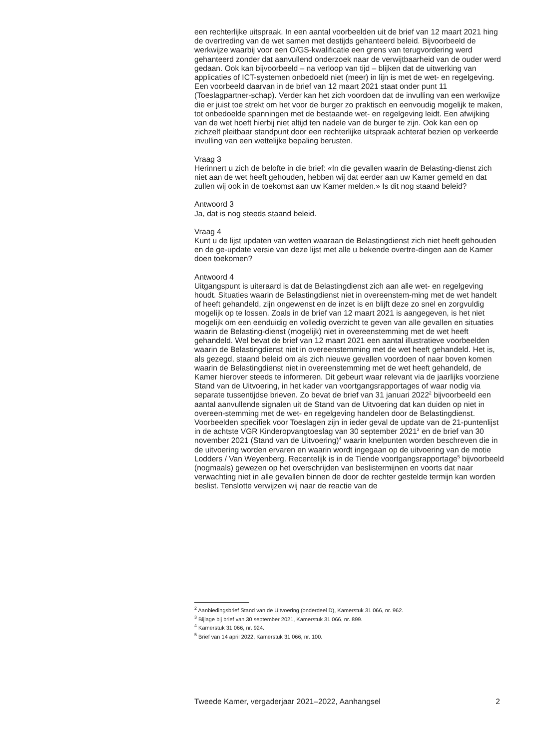een rechterlijke uitspraak. In een aantal voorbeelden uit de brief van 12 maart 2021 hing de overtreding van de wet samen met destijds gehanteerd beleid. Bijvoorbeeld de werkwijze waarbij voor een O/GS-kwalificatie een grens van terugvordering werd gehanteerd zonder dat aanvullend onderzoek naar de verwijtbaarheid van de ouder werd gedaan. Ook kan bijvoorbeeld – na verloop van tijd – blijken dat de uitwerking van applicaties of ICT-systemen onbedoeld niet (meer) in lijn is met de wet- en regelgeving. Een voorbeeld daarvan in de brief van 12 maart 2021 staat onder punt 11 (Toeslagpartner-schap). Verder kan het zich voordoen dat de invulling van een werkwijze die er juist toe strekt om het voor de burger zo praktisch en eenvoudig mogelijk te maken, tot onbedoelde spanningen met de bestaande wet- en regelgeving leidt. Een afwijking van de wet hoeft hierbij niet altijd ten nadele van de burger te zijn. Ook kan een op zichzelf pleitbaar standpunt door een rechterlijke uitspraak achteraf bezien op verkeerde invulling van een wettelijke bepaling berusten.
Vraag 3
Herinnert u zich de belofte in die brief: «In die gevallen waarin de Belasting-dienst zich niet aan de wet heeft gehouden, hebben wij dat eerder aan uw Kamer gemeld en dat zullen wij ook in de toekomst aan uw Kamer melden.» Is dit nog staand beleid?
Antwoord 3
Ja, dat is nog steeds staand beleid.
Vraag 4
Kunt u de lijst updaten van wetten waaraan de Belastingdienst zich niet heeft gehouden en de ge-update versie van deze lijst met alle u bekende overtre-dingen aan de Kamer doen toekomen?
Antwoord 4
Uitgangspunt is uiteraard is dat de Belastingdienst zich aan alle wet- en regelgeving houdt. Situaties waarin de Belastingdienst niet in overeenstem-ming met de wet handelt of heeft gehandeld, zijn ongewenst en de inzet is en blijft deze zo snel en zorgvuldig mogelijk op te lossen. Zoals in de brief van 12 maart 2021 is aangegeven, is het niet mogelijk om een eenduidig en volledig overzicht te geven van alle gevallen en situaties waarin de Belasting-dienst (mogelijk) niet in overeenstemming met de wet heeft gehandeld. Wel bevat de brief van 12 maart 2021 een aantal illustratieve voorbeelden waarin de Belastingdienst niet in overeenstemming met de wet heeft gehandeld. Het is, als gezegd, staand beleid om als zich nieuwe gevallen voordoen of naar boven komen waarin de Belastingdienst niet in overeenstemming met de wet heeft gehandeld, de Kamer hierover steeds te informeren. Dit gebeurt waar relevant via de jaarlijks voorziene Stand van de Uitvoering, in het kader van voortgangsrapportages of waar nodig via separate tussentijdse brieven. Zo bevat de brief van 31 januari 2022<sup>2</sup> bijvoorbeeld een aantal aanvullende signalen uit de Stand van de Uitvoering dat kan duiden op niet in overeen-stemming met de wet- en regelgeving handelen door de Belastingdienst. Voorbeelden specifiek voor Toeslagen zijn in ieder geval de update van de 21-puntenlijst in de achtste VGR Kinderopvangtoeslag van 30 september 2021<sup>3</sup> en de brief van 30 november 2021 (Stand van de Uitvoering)<sup>4</sup> waarin knelpunten worden beschreven die in de uitvoering worden ervaren en waarin wordt ingegaan op de uitvoering van de motie Lodders / Van Weyenberg. Recentelijk is in de Tiende voortgangsrapportage<sup>5</sup> bijvoorbeeld (nogmaals) gewezen op het overschrijden van beslistermijnen en voorts dat naar verwachting niet in alle gevallen binnen de door de rechter gestelde termijn kan worden beslist. Tenslotte verwijzen wij naar de reactie van de
<sup>2</sup> Aanbiedingsbrief Stand van de Uitvoering (onderdeel D), Kamerstuk 31 066, nr. 962.
<sup>3</sup> Bijlage bij brief van 30 september 2021, Kamerstuk 31 066, nr. 899.
<sup>4</sup> Kamerstuk 31 066, nr. 924.
<sup>5</sup> Brief van 14 april 2022, Kamerstuk 31 066, nr. 100.
Tweede Kamer, vergaderjaar 2021–2022, Aanhangsel 2